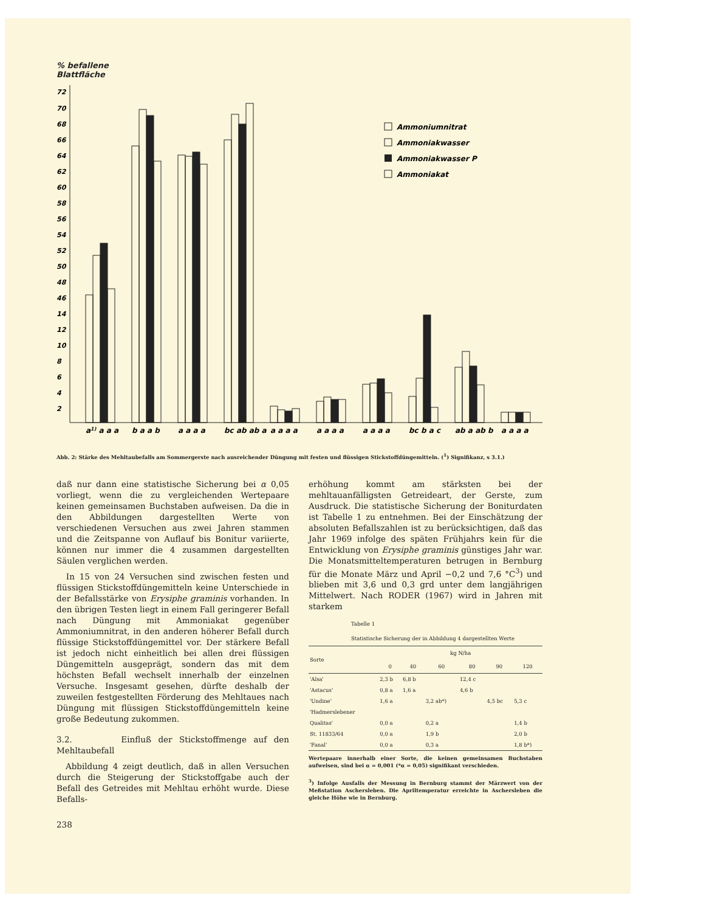% befallene
Blattfläche
72
70
68
66
64
62
60
58
56
54
52
50
48
46
14
12
10
8
6
4
2
a1) a a a
b a a b
a a a a
bc ab ab a
a a a a
a a a a
a a a a
bc b a c
ab a ab b
a a a a
Ammoniumnitrat
Ammoniakwasser
Ammoniakwasser P
Ammoniakat
Abb. 2: Stärke des Mehltaubefalls am Sommergerste nach ausreichender Düngung mit festen und flüssigen Stickstoffdüngemitteln. (<sup>1</sup>) Signifikanz, s 3.1.)
daß nur dann eine statistische Sicherung bei α 0,05 vorliegt, wenn die zu vergleichenden Wertepaare keinen gemeinsamen Buchstaben aufweisen. Da die in den Abbildungen dargestellten Werte von verschiedenen Versuchen aus zwei Jahren stammen und die Zeitspanne von Auflauf bis Bonitur variierte, können nur immer die 4 zusammen dargestellten Säulen verglichen werden.
In 15 von 24 Versuchen sind zwischen festen und flüssigen Stickstoffdüngemitteln keine Unterschiede in der Befallsstärke von Erysiphe graminis vorhanden. In den übrigen Testen liegt in einem Fall geringerer Befall nach Düngung mit Ammoniakat gegenüber Ammoniumnitrat, in den anderen höherer Befall durch flüssige Stickstoffdüngemittel vor. Der stärkere Befall ist jedoch nicht einheitlich bei allen drei flüssigen Düngemitteln ausgeprägt, sondern das mit dem höchsten Befall wechselt innerhalb der einzelnen Versuche. Insgesamt gesehen, dürfte deshalb der zuweilen festgestellten Förderung des Mehltaues nach Düngung mit flüssigen Stickstoffdüngemitteln keine große Bedeutung zukommen.
3.2. Einfluß der Stickstoffmenge auf den Mehltaubefall
Abbildung 4 zeigt deutlich, daß in allen Versuchen durch die Steigerung der Stickstoffgabe auch der Befall des Getreides mit Mehltau erhöht wurde. Diese Befalls-
238
erhöhung kommt am stärksten bei der mehltauanfälligsten Getreideart, der Gerste, zum Ausdruck. Die statistische Sicherung der Boniturdaten ist Tabelle 1 zu entnehmen. Bei der Einschätzung der absoluten Befallszahlen ist zu berücksichtigen, daß das Jahr 1969 infolge des späten Frühjahrs kein für die Entwicklung von Erysiphe graminis günstiges Jahr war. Die Monatsmitteltemperaturen betrugen in Bernburg für die Monate März und April −0,2 und 7,6 °C<sup>3</sup>) und blieben mit 3,6 und 0,3 grd unter dem langjährigen Mittelwert. Nach RODER (1967) wird in Jahren mit starkem
Tabelle 1
Statistische Sicherung der in Abbildung 4 dargestellten Werte
| Sorte | kg N/ha | | | | | |
| --- | --- | --- | --- | --- | --- | --- |
| | 0 | 40 | 60 | 80 | 90 | 120 |
| 'Alsa' | 2,3 b | 6,8 b | | 12,4 c | | |
| 'Astacus' | 0,8 a | 1,6 a | | 4,6 b | | |
| 'Undine' | 1,6 a | | 3,2 ab*) | | 4,5 bc | 5,3 c |
| 'Hadmerslebener Qualitas' | 0,0 a | | 0,2 a | | | 1,4 b |
| St. 11833/64 | 0,0 a | | 1,9 b | | | 2,0 b |
| 'Fanal' | 0,0 a | | 0,3 a | | | 1,8 b*) |
Wertepaare innerhalb einer Sorte, die keinen gemeinsamen Buchstaben aufweisen, sind bei α = 0,001 (*α = 0,05) signifikant verschieden.
<sup>3</sup>) Infolge Ausfalls der Messung in Bernburg stammt der Märzwert von der Meßstation Aschersleben. Die Apriltemperatur erreichte in Aschersleben die gleiche Höhe wie in Bernburg.